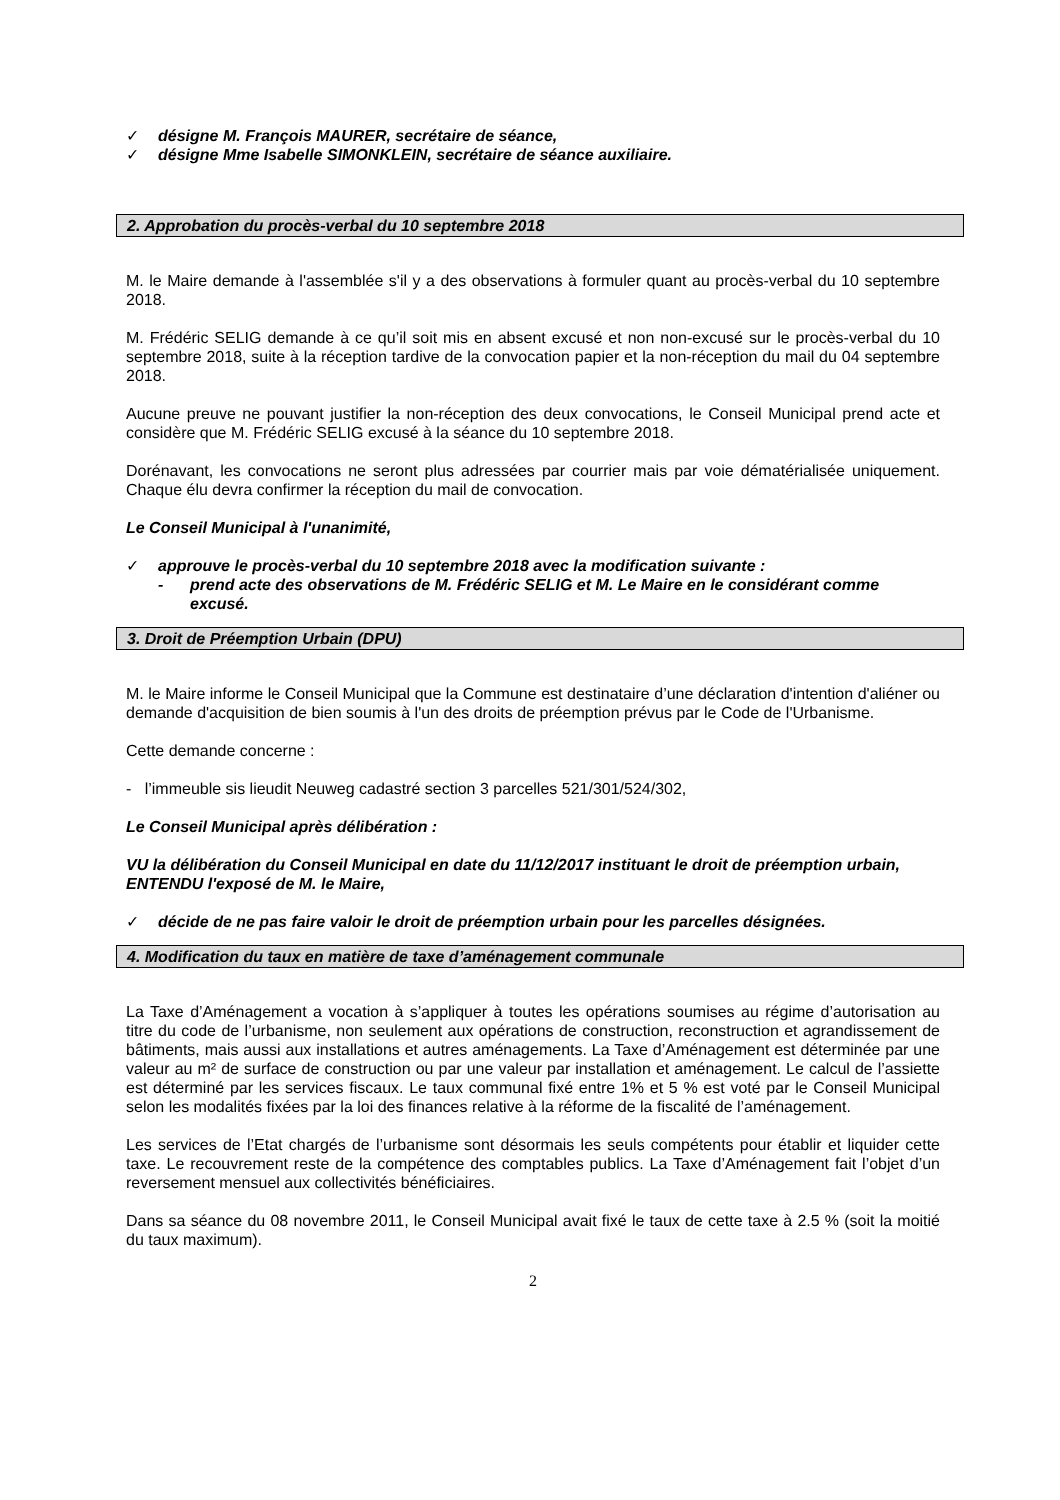✓ désigne M. François MAURER, secrétaire de séance,
✓ désigne Mme Isabelle SIMONKLEIN, secrétaire de séance auxiliaire.
2. Approbation du procès-verbal du 10 septembre 2018
M. le Maire demande à l'assemblée s'il y a des observations à formuler quant au procès-verbal du 10 septembre 2018.
M. Frédéric SELIG demande à ce qu’il soit mis en absent excusé et non non-excusé sur le procès-verbal du 10 septembre 2018, suite à la réception tardive de la convocation papier et la non-réception du mail du 04 septembre 2018.
Aucune preuve ne pouvant justifier la non-réception des deux convocations, le Conseil Municipal prend acte et considère que M. Frédéric SELIG excusé à la séance du 10 septembre 2018.
Dorénavant, les convocations ne seront plus adressées par courrier mais par voie dématérialisée uniquement. Chaque élu devra confirmer la réception du mail de convocation.
Le Conseil Municipal à l'unanimité,
✓ approuve le procès-verbal du 10 septembre 2018 avec la modification suivante :
- prend acte des observations de M. Frédéric SELIG et M. Le Maire en le considérant comme excusé.
3. Droit de Préemption Urbain (DPU)
M. le Maire informe le Conseil Municipal que la Commune est destinataire d’une déclaration d'intention d'aliéner ou demande d'acquisition de bien soumis à l'un des droits de préemption prévus par le Code de l'Urbanisme.
Cette demande concerne :
- l’immeuble sis lieudit Neuweg cadastré section 3 parcelles 521/301/524/302,
Le Conseil Municipal après délibération :
VU la délibération du Conseil Municipal en date du 11/12/2017 instituant le droit de préemption urbain,
ENTENDU l'exposé de M. le Maire,
✓ décide de ne pas faire valoir le droit de préemption urbain pour les parcelles désignées.
4. Modification du taux en matière de taxe d’aménagement communale
La Taxe d’Aménagement a vocation à s’appliquer à toutes les opérations soumises au régime d’autorisation au titre du code de l’urbanisme, non seulement aux opérations de construction, reconstruction et agrandissement de bâtiments, mais aussi aux installations et autres aménagements. La Taxe d’Aménagement est déterminée par une valeur au m² de surface de construction ou par une valeur par installation et aménagement. Le calcul de l’assiette est déterminé par les services fiscaux. Le taux communal fixé entre 1% et 5 % est voté par le Conseil Municipal selon les modalités fixées par la loi des finances relative à la réforme de la fiscalité de l’aménagement.
Les services de l’Etat chargés de l’urbanisme sont désormais les seuls compétents pour établir et liquider cette taxe. Le recouvrement reste de la compétence des comptables publics. La Taxe d’Aménagement fait l’objet d’un reversement mensuel aux collectivités bénéficiaires.
Dans sa séance du 08 novembre 2011, le Conseil Municipal avait fixé le taux de cette taxe à 2.5 % (soit la moitié du taux maximum).
2